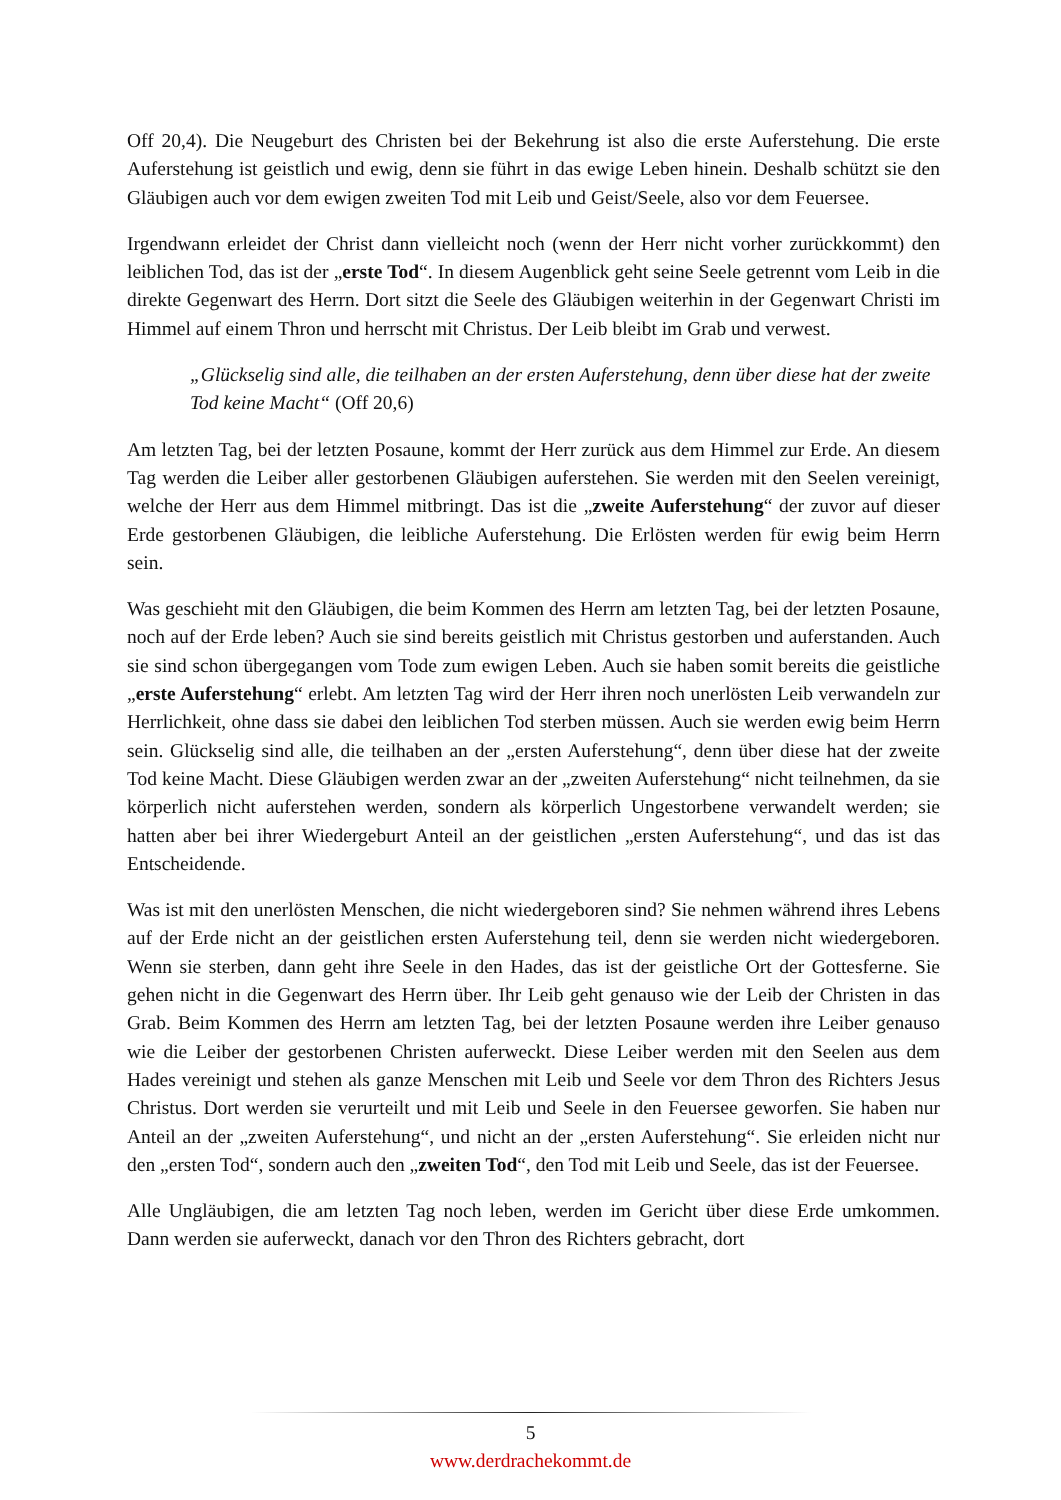Off 20,4). Die Neugeburt des Christen bei der Bekehrung ist also die erste Auferstehung. Die erste Auferstehung ist geistlich und ewig, denn sie führt in das ewige Leben hinein. Deshalb schützt sie den Gläubigen auch vor dem ewigen zweiten Tod mit Leib und Geist/Seele, also vor dem Feuersee.
Irgendwann erleidet der Christ dann vielleicht noch (wenn der Herr nicht vorher zurückkommt) den leiblichen Tod, das ist der „erste Tod“. In diesem Augenblick geht seine Seele getrennt vom Leib in die direkte Gegenwart des Herrn. Dort sitzt die Seele des Gläubigen weiterhin in der Gegenwart Christi im Himmel auf einem Thron und herrscht mit Christus. Der Leib bleibt im Grab und verwest.
„Glückselig sind alle, die teilhaben an der ersten Auferstehung, denn über diese hat der zweite Tod keine Macht“ (Off 20,6)
Am letzten Tag, bei der letzten Posaune, kommt der Herr zurück aus dem Himmel zur Erde. An diesem Tag werden die Leiber aller gestorbenen Gläubigen auferstehen. Sie werden mit den Seelen vereinigt, welche der Herr aus dem Himmel mitbringt. Das ist die „zweite Auferstehung“ der zuvor auf dieser Erde gestorbenen Gläubigen, die leibliche Auferstehung. Die Erlösten werden für ewig beim Herrn sein.
Was geschieht mit den Gläubigen, die beim Kommen des Herrn am letzten Tag, bei der letzten Posaune, noch auf der Erde leben? Auch sie sind bereits geistlich mit Christus gestorben und auferstanden. Auch sie sind schon übergegangen vom Tode zum ewigen Leben. Auch sie haben somit bereits die geistliche „erste Auferstehung“ erlebt. Am letzten Tag wird der Herr ihren noch unerlösten Leib verwandeln zur Herrlichkeit, ohne dass sie dabei den leiblichen Tod sterben müssen. Auch sie werden ewig beim Herrn sein. Glückselig sind alle, die teilhaben an der „ersten Auferstehung“, denn über diese hat der zweite Tod keine Macht. Diese Gläubigen werden zwar an der „zweiten Auferstehung“ nicht teilnehmen, da sie körperlich nicht auferstehen werden, sondern als körperlich Ungestorbene verwandelt werden; sie hatten aber bei ihrer Wiedergeburt Anteil an der geistlichen „ersten Auferstehung“, und das ist das Entscheidende.
Was ist mit den unerlösten Menschen, die nicht wiedergeboren sind? Sie nehmen während ihres Lebens auf der Erde nicht an der geistlichen ersten Auferstehung teil, denn sie werden nicht wiedergeboren. Wenn sie sterben, dann geht ihre Seele in den Hades, das ist der geistliche Ort der Gottesferne. Sie gehen nicht in die Gegenwart des Herrn über. Ihr Leib geht genauso wie der Leib der Christen in das Grab. Beim Kommen des Herrn am letzten Tag, bei der letzten Posaune werden ihre Leiber genauso wie die Leiber der gestorbenen Christen auferweckt. Diese Leiber werden mit den Seelen aus dem Hades vereinigt und stehen als ganze Menschen mit Leib und Seele vor dem Thron des Richters Jesus Christus. Dort werden sie verurteilt und mit Leib und Seele in den Feuersee geworfen. Sie haben nur Anteil an der „zweiten Auferstehung“, und nicht an der „ersten Auferstehung“. Sie erleiden nicht nur den „ersten Tod“, sondern auch den „zweiten Tod“, den Tod mit Leib und Seele, das ist der Feuersee.
Alle Ungläubigen, die am letzten Tag noch leben, werden im Gericht über diese Erde umkommen. Dann werden sie auferweckt, danach vor den Thron des Richters gebracht, dort
5
www.derdrachekommt.de